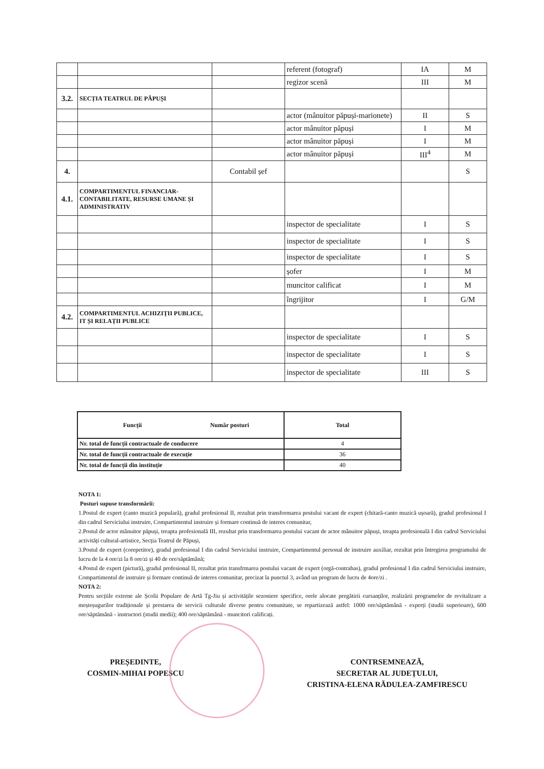| | | | referent (fotograf) | IA | M |
| | | | regizor scenă | III | M |
| 3.2. | SECȚIA TEATRUL DE PĂPUȘI | | | | |
| | | | actor (mânuitor păpuși-marionete) | II | S |
| | | | actor mânuitor păpuși | I | M |
| | | | actor mânuitor păpuși | I | M |
| | | | actor mânuitor păpuși | III<sup>4</sup> | M |
| 4. | | Contabil șef | | | S |
| 4.1. | COMPARTIMENTUL FINANCIAR-CONTABILITATE, RESURSE UMANE ȘI ADMINISTRATIV | | | | |
| | | | inspector de specialitate | I | S |
| | | | inspector de specialitate | I | S |
| | | | inspector de specialitate | I | S |
| | | | șofer | I | M |
| | | | muncitor calificat | I | M |
| | | | îngrijitor | I | G/M |
| 4.2. | COMPARTIMENTUL ACHIZIȚII PUBLICE, IT ȘI RELAȚII PUBLICE | | | | |
| | | | inspector de specialitate | I | S |
| | | | inspector de specialitate | I | S |
| | | | inspector de specialitate | III | S |
| Funcții Număr posturi | Total |
| Nr. total de funcții contractuale de conducere | 4 |
| Nr. total de funcții contractuale de execuție | 36 |
| Nr. total de funcții din instituție | 40 |
NOTA 1:
Posturi supuse transformării:
1.Postul de expert (canto muzică populară), gradul profesional II, rezultat prin transformarea postului vacant de expert (chitară-canto muzică ușoară), gradul profesional I din cadrul Serviciului instruire, Compartimentul instruire și formare continuă de interes comunitar,
2.Postul de actor mânuitor păpuși, treapta profesională III, rezultat prin transformarea postului vacant de actor mânuitor păpuși, treapta profesională I din cadrul Serviciului activități cultural-artistice, Secția Teatrul de Păpuși,
3.Postul de expert (corepetitor), gradul profesional I din cadrul Serviciului instruire, Compartimentul personal de instruire auxiliar, rezultat prin întregirea programului de lucru de la 4 ore/zi la 8 ore/zi și 40 de ore/săptămână;
4.Postul de expert (pictură), gradul profesional II, rezultat prin transfrmarea postului vacant de expert (orgă-contrabas), gradul profesional I din cadrul Serviciului instruire, Compartimentul de instruire și formare continuă de interes comunitar, precizat la punctul 3, având un program de lucru de 4ore/zi .
NOTA 2:
Pentru secțiile externe ale Școlii Populare de Artă Tg-Jiu și activitățile sezoniere specifice, orele alocate pregătirii cursanților, realizării programelor de revitalizare a meșteșugurilor tradiționale și prestarea de servicii culturale diverse pentru comunitate, se repartizează astfel: 1000 ore/săptămână - experți (studii superioare), 600 ore/săptămână - instructori (studii medii); 400 ore/săptămână - muncitori calificați.
PREȘEDINTE,
COSMIN-MIHAI POPESCU
CONTRSEMNEAZĂ,
SECRETAR AL JUDEȚULUI,
CRISTINA-ELENA RĂDULEA-ZAMFIRESCU